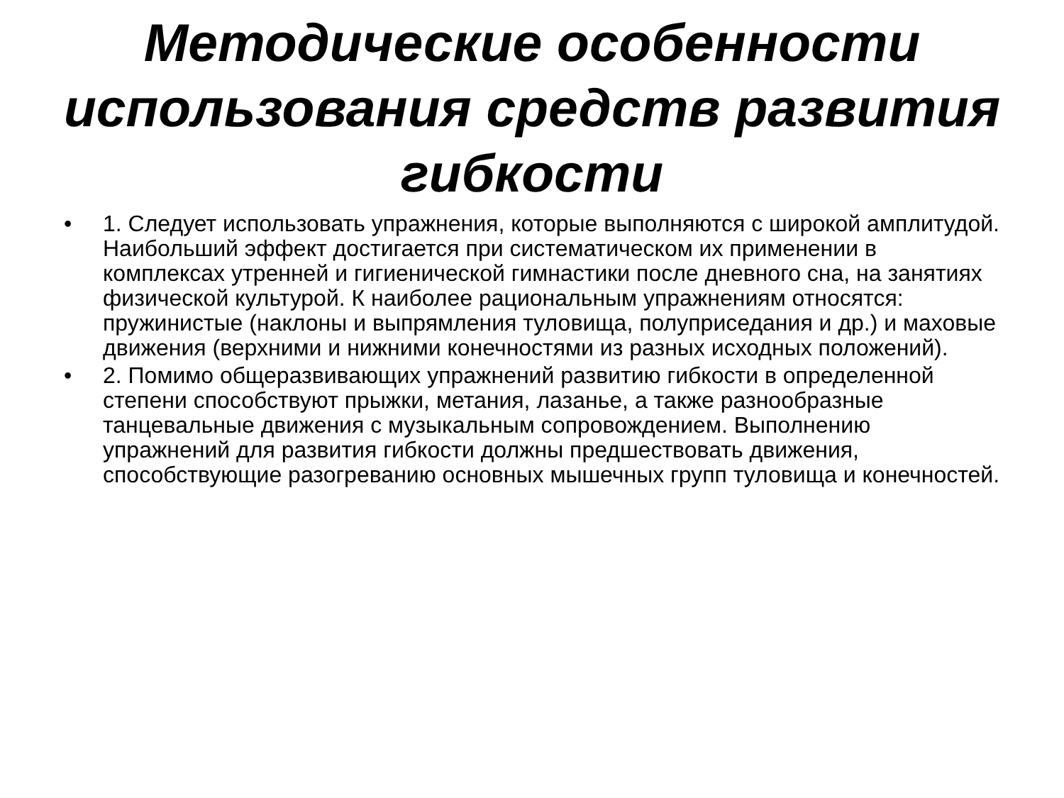Методические особенности использования средств развития гибкости
• 1. Следует использовать упражнения, которые выполняются с широкой амплитудой. Наибольший эффект достигается при систематическом их применении в комплексах утренней и гигиенической гимнастики после дневного сна, на занятиях физической культурой. К наиболее рациональным упражнениям относятся: пружинистые (наклоны и выпрямления туловища, полуприседания и др.) и маховые движения (верхними и нижними конечностями из разных исходных положений).
• 2. Помимо общеразвивающих упражнений развитию гибкости в определенной степени способствуют прыжки, метания, лазанье, а также разнообразные танцевальные движения с музыкальным сопровождением. Выполнению упражнений для развития гибкости должны предшествовать движения, способствующие разогреванию основных мышечных групп туловища и конечностей.